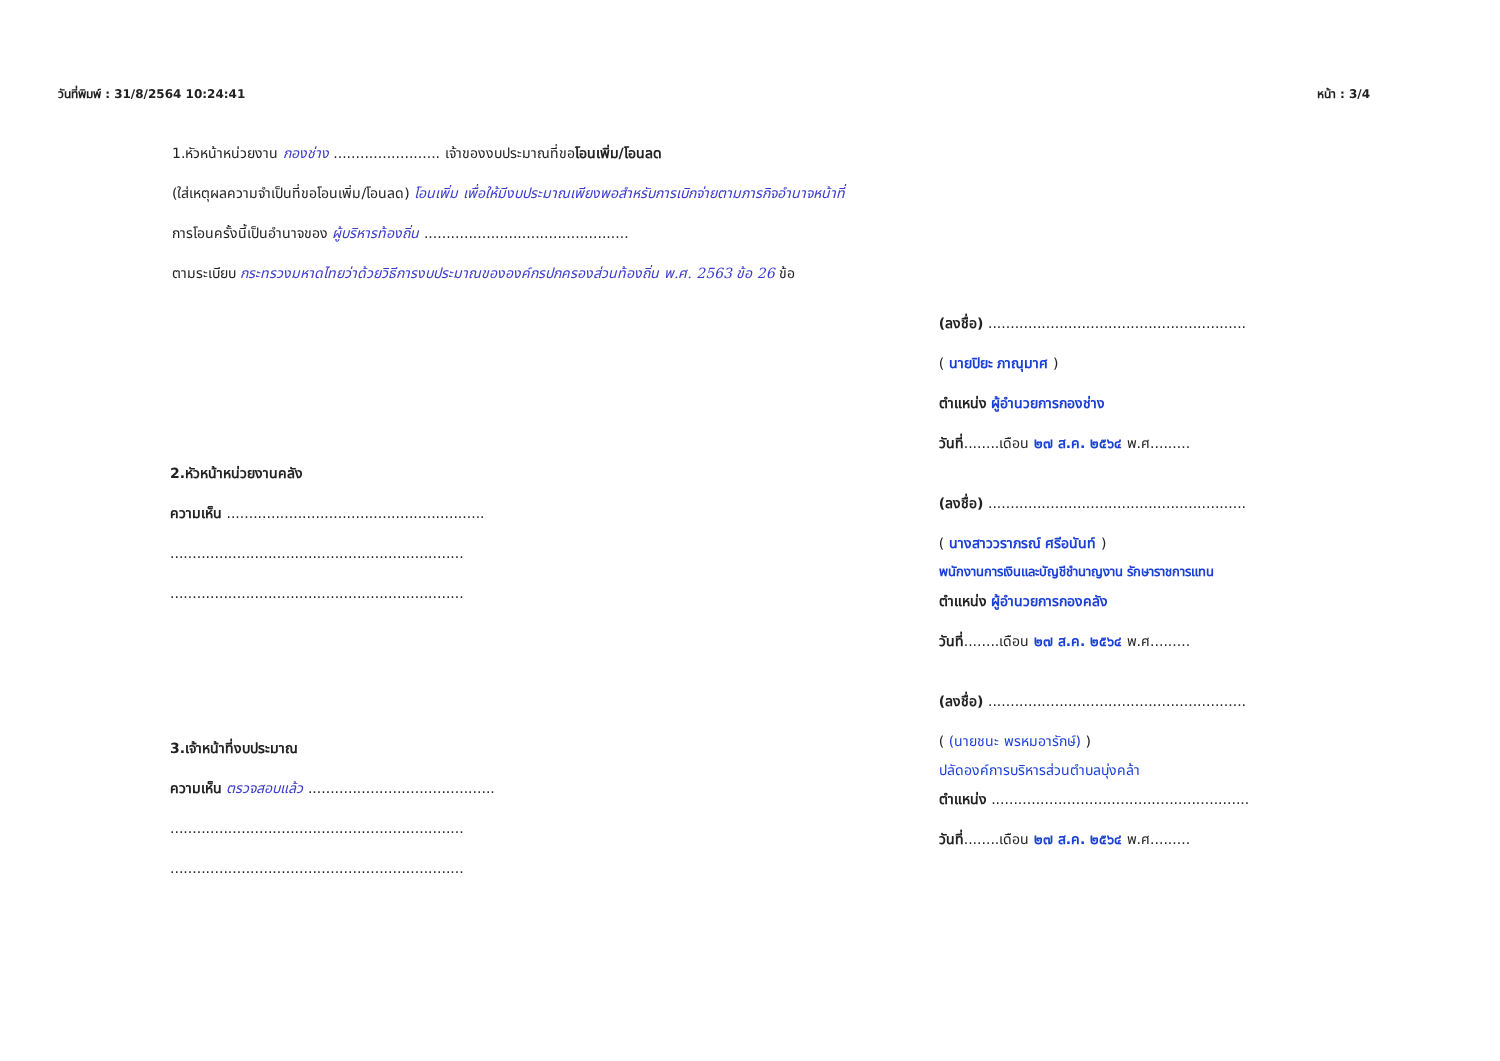วันที่พิมพ์ : 31/8/2564 10:24:41 หน้า : 3/4
1.หัวหน้าหน่วยงาน กองช่าง ........................ เจ้าของงบประมาณที่ขอโอนเพิ่ม/โอนลด
(ใส่เหตุผลความจำเป็นที่ขอโอนเพิ่ม/โอนลด) โอนเพิ่ม เพื่อให้มีงบประมาณเพียงพอสำหรับการเบิกจ่ายตามภารกิจอำนาจหน้าที่
การโอนครั้งนี้เป็นอำนาจของ ผู้บริหารท้องถิ่น ..............................................
ตามระเบียบ กระทรวงมหาดไทยว่าด้วยวิธีการงบประมาณขององค์กรปกครองส่วนท้องถิ่น พ.ศ. 2563 ข้อ 26 ข้อ
2.หัวหน้าหน่วยงานคลัง
ความเห็น ..........................................................
..................................................................
..................................................................
3.เจ้าหน้าที่งบประมาณ
ความเห็น ตรวจสอบแล้ว ..........................................
..................................................................
..................................................................
(ลงชื่อ) ..........................................................
( นายปิยะ ภาณุมาศ )
ตำแหน่ง ผู้อำนวยการกองช่าง
วันที่........เดือน ๒๗ ส.ค. ๒๕๖๔ พ.ศ.........
(ลงชื่อ) ..........................................................
( นางสาววราภรณ์ ศรีอนันท์ )
พนักงานการเงินและบัญชีชำนาญงาน รักษาราชการแทน
ตำแหน่ง ผู้อำนวยการกองคลัง
วันที่........เดือน ๒๗ ส.ค. ๒๕๖๔ พ.ศ.........
(ลงชื่อ) ..........................................................
( (นายชนะ พรหมอารักษ์) )
ปลัดองค์การบริหารส่วนตำบลบุ่งคล้า
ตำแหน่ง ..........................................................
วันที่........เดือน ๒๗ ส.ค. ๒๕๖๔ พ.ศ.........